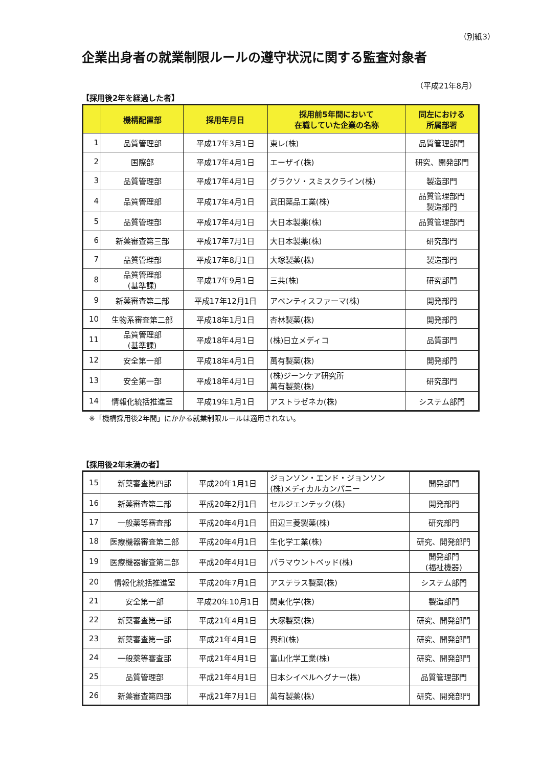（別紙3）
企業出身者の就業制限ルールの遵守状況に関する監査対象者
（平成21年8月）
【採用後2年を経過した者】
| | 機構配置部 | 採用年月日 | 採用前5年間において 在職していた企業の名称 | 同左における 所属部署 |
| --- | --- | --- | --- | --- |
| 1 | 品質管理部 | 平成17年3月1日 | 東レ(株) | 品質管理部門 |
| 2 | 国際部 | 平成17年4月1日 | エーザイ(株) | 研究、開発部門 |
| 3 | 品質管理部 | 平成17年4月1日 | グラクソ・スミスクライン(株) | 製造部門 |
| 4 | 品質管理部 | 平成17年4月1日 | 武田薬品工業(株) | 品質管理部門 製造部門 |
| 5 | 品質管理部 | 平成17年4月1日 | 大日本製薬(株) | 品質管理部門 |
| 6 | 新薬審査第三部 | 平成17年7月1日 | 大日本製薬(株) | 研究部門 |
| 7 | 品質管理部 | 平成17年8月1日 | 大塚製薬(株) | 製造部門 |
| 8 | 品質管理部 (基準課) | 平成17年9月1日 | 三共(株) | 研究部門 |
| 9 | 新薬審査第二部 | 平成17年12月1日 | アベンティスファーマ(株) | 開発部門 |
| 10 | 生物系審査第二部 | 平成18年1月1日 | 杏林製薬(株) | 開発部門 |
| 11 | 品質管理部 (基準課) | 平成18年4月1日 | (株)日立メディコ | 品質部門 |
| 12 | 安全第一部 | 平成18年4月1日 | 萬有製薬(株) | 開発部門 |
| 13 | 安全第一部 | 平成18年4月1日 | (株)ジーンケア研究所 萬有製薬(株) | 研究部門 |
| 14 | 情報化統括推進室 | 平成19年1月1日 | アストラゼネカ(株) | システム部門 |
※「機構採用後2年間」にかかる就業制限ルールは適用されない。
【採用後2年未満の者】
| 15 | 新薬審査第四部 | 平成20年1月1日 | ジョンソン・エンド・ジョンソン (株)メディカルカンパニー | 開発部門 |
| 16 | 新薬審査第二部 | 平成20年2月1日 | セルジェンテック(株) | 開発部門 |
| 17 | 一般薬等審査部 | 平成20年4月1日 | 田辺三菱製薬(株) | 研究部門 |
| 18 | 医療機器審査第二部 | 平成20年4月1日 | 生化学工業(株) | 研究、開発部門 |
| 19 | 医療機器審査第二部 | 平成20年4月1日 | パラマウントベッド(株) | 開発部門 (福祉機器) |
| 20 | 情報化統括推進室 | 平成20年7月1日 | アステラス製薬(株) | システム部門 |
| 21 | 安全第一部 | 平成20年10月1日 | 関東化学(株) | 製造部門 |
| 22 | 新薬審査第一部 | 平成21年4月1日 | 大塚製薬(株) | 研究、開発部門 |
| 23 | 新薬審査第一部 | 平成21年4月1日 | 興和(株) | 研究、開発部門 |
| 24 | 一般薬等審査部 | 平成21年4月1日 | 富山化学工業(株) | 研究、開発部門 |
| 25 | 品質管理部 | 平成21年4月1日 | 日本シイベルヘグナー(株) | 品質管理部門 |
| 26 | 新薬審査第四部 | 平成21年7月1日 | 萬有製薬(株) | 研究、開発部門 |